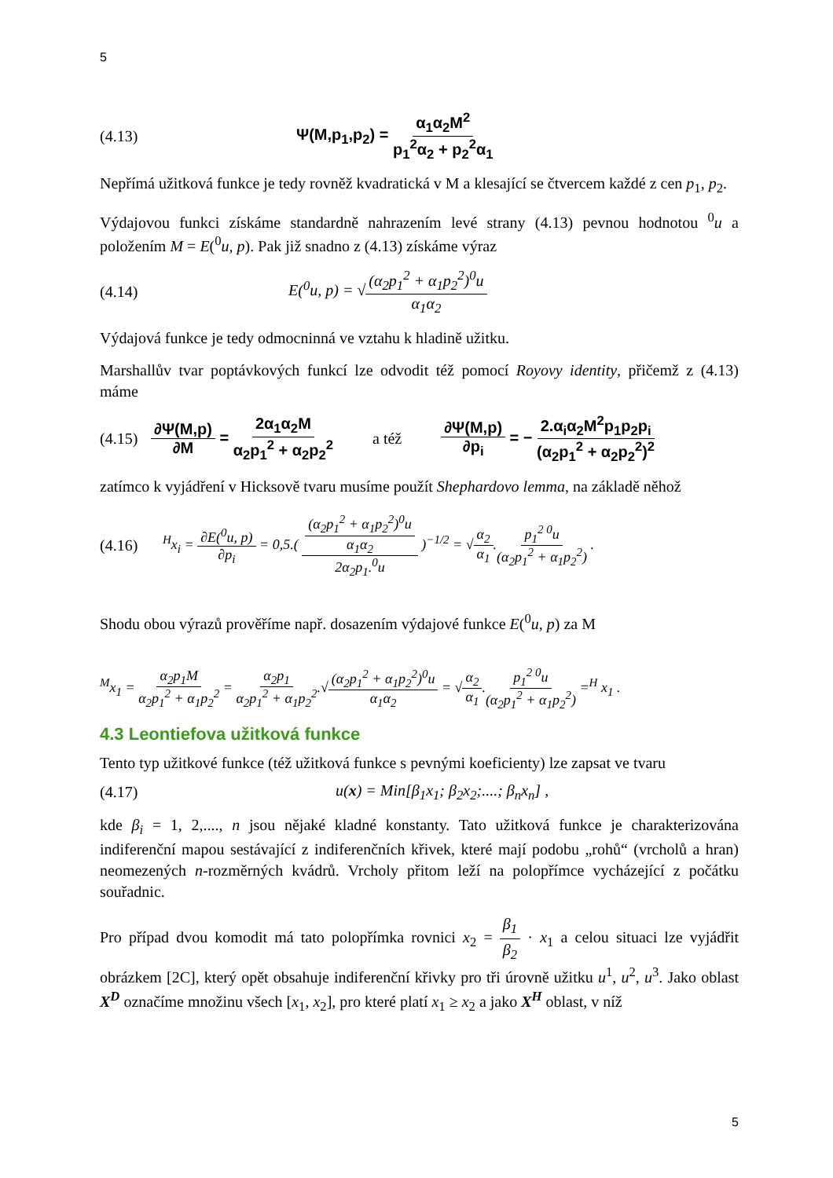5
(4.13) Ψ(M,p<sub>1</sub>,p<sub>2</sub>) = α<sub>1</sub>α<sub>2</sub>M<sup>2</sup> p<sub>1</sub><sup>2</sup>α<sub>2</sub> + p<sub>2</sub><sup>2</sup>α<sub>1</sub>
Nepřímá užitková funkce je tedy rovněž kvadratická v M a klesající se čtvercem každé z cen p<sub>1</sub>, p<sub>2</sub>.
Výdajovou funkci získáme standardně nahrazením levé strany (4.13) pevnou hodnotou <sup>0</sup>u a položením M = E(<sup>0</sup>u, p). Pak již snadno z (4.13) získáme výraz
(4.14) E(<sup>0</sup>u, p) = √(α<sub>2</sub>p<sub>1</sub><sup>2</sup> + α<sub>1</sub>p<sub>2</sub><sup>2</sup>)<sup>0</sup>u α<sub>1</sub>α<sub>2</sub>
Výdajová funkce je tedy odmocninná ve vztahu k hladině užitku.
Marshallův tvar poptávkových funkcí lze odvodit též pomocí Royovy identity, přičemž z (4.13) máme
(4.15) ∂Ψ(M,p) ∂M = 2α<sub>1</sub>α<sub>2</sub>M α<sub>2</sub>p<sub>1</sub><sup>2</sup> + α<sub>2</sub>p<sub>2</sub><sup>2</sup> a též ∂Ψ(M,p) ∂p<sub>i</sub> = − 2.α<sub>i</sub>α<sub>2</sub>M<sup>2</sup>p<sub>1</sub>p<sub>2</sub>p<sub>i</sub> (α<sub>2</sub>p<sub>1</sub><sup>2</sup> + α<sub>2</sub>p<sub>2</sub><sup>2</sup>)<sup>2</sup>
zatímco k vyjádření v Hicksově tvaru musíme použít Shephardovo lemma, na základě něhož
(4.16) <sup>H</sup>x<sub>i</sub> = ∂E(<sup>0</sup>u, p) ∂p<sub>i</sub> = 0,5.( (α<sub>2</sub>p<sub>1</sub><sup>2</sup> + α<sub>1</sub>p<sub>2</sub><sup>2</sup>)<sup>0</sup>u α<sub>1</sub>α<sub>2</sub> 2α<sub>2</sub>p<sub>1</sub>.<sup>0</sup>u )<sup>−1/2</sup> = √α<sub>2</sub> α<sub>1</sub>.p<sub>1</sub><sup>2 0</sup>u (α<sub>2</sub>p<sub>1</sub><sup>2</sup> + α<sub>1</sub>p<sub>2</sub><sup>2</sup>) .
Shodu obou výrazů prověříme např. dosazením výdajové funkce E(<sup>0</sup>u, p) za M
<sup>M</sup>x<sub>1</sub> = α<sub>2</sub>p<sub>1</sub>M α<sub>2</sub>p<sub>1</sub><sup>2</sup> + α<sub>1</sub>p<sub>2</sub><sup>2</sup> = α<sub>2</sub>p<sub>1</sub> α<sub>2</sub>p<sub>1</sub><sup>2</sup> + α<sub>1</sub>p<sub>2</sub><sup>2</sup>.√(α<sub>2</sub>p<sub>1</sub><sup>2</sup> + α<sub>1</sub>p<sub>2</sub><sup>2</sup>)<sup>0</sup>u α<sub>1</sub>α<sub>2</sub> = √α<sub>2</sub> α<sub>1</sub>.p<sub>1</sub><sup>2 0</sup>u (α<sub>2</sub>p<sub>1</sub><sup>2</sup> + α<sub>1</sub>p<sub>2</sub><sup>2</sup>) =<sup>H</sup> x<sub>1</sub> .
4.3 Leontiefova užitková funkce
Tento typ užitkové funkce (též užitková funkce s pevnými koeficienty) lze zapsat ve tvaru
(4.17) u(x) = Min[β<sub>1</sub>x<sub>1</sub>; β<sub>2</sub>x<sub>2</sub>;....; β<sub>n</sub>x<sub>n</sub>] ,
kde β<sub>i</sub> = 1, 2,...., n jsou nějaké kladné konstanty. Tato užitková funkce je charakterizována indiferenční mapou sestávající z indiferenčních křivek, které mají podobu „rohů“ (vrcholů a hran) neomezených n-rozměrných kvádrů. Vrcholy přitom leží na polopřímce vycházející z počátku souřadnic.
Pro případ dvou komodit má tato polopřímka rovnici x<sub>2</sub> = β<sub>1</sub> β<sub>2</sub> · x<sub>1</sub> a celou situaci lze vyjádřit obrázkem [2C], který opět obsahuje indiferenční křivky pro tři úrovně užitku u<sup>1</sup>, u<sup>2</sup>, u<sup>3</sup>. Jako oblast X<sup>D</sup> označíme množinu všech [x<sub>1</sub>, x<sub>2</sub>], pro které platí x<sub>1</sub> ≥ x<sub>2</sub> a jako X<sup>H</sup> oblast, v níž
5